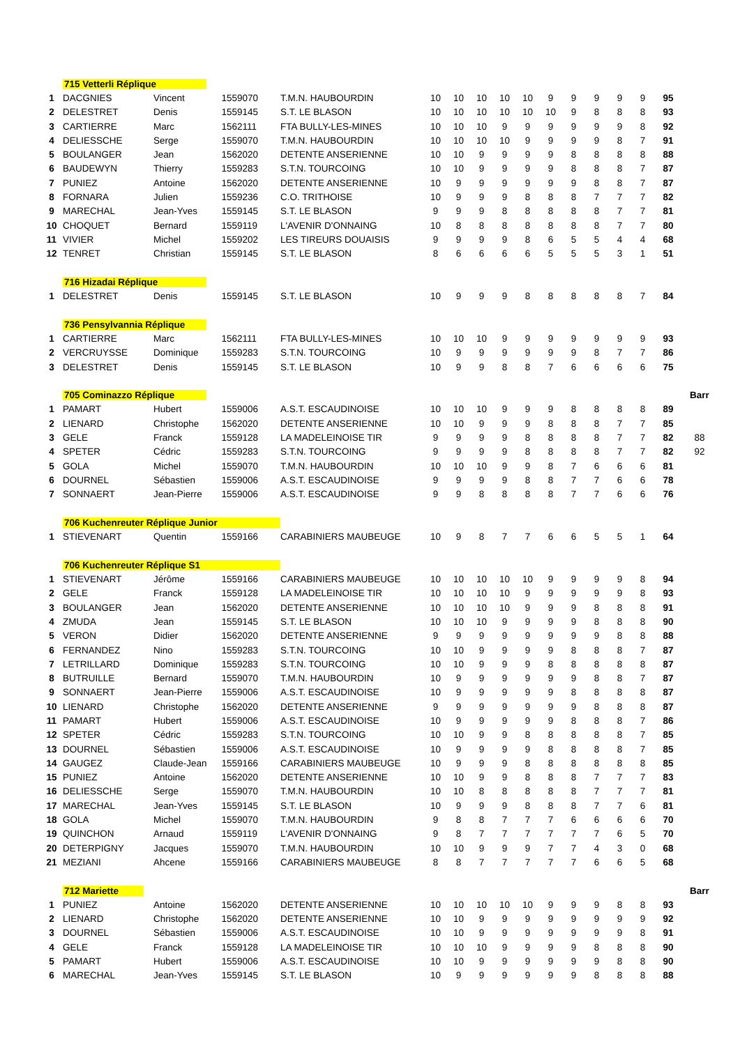| | 715 Vetterli Réplique | | | | | | | | | | | | | | | |
| 1 | DACGNIES | Vincent | 1559070 | T.M.N. HAUBOURDIN | 10 | 10 | 10 | 10 | 10 | 9 | 9 | 9 | 9 | 9 | 95 | |
| 2 | DELESTRET | Denis | 1559145 | S.T. LE BLASON | 10 | 10 | 10 | 10 | 10 | 10 | 9 | 8 | 8 | 8 | 93 | |
| 3 | CARTIERRE | Marc | 1562111 | FTA BULLY-LES-MINES | 10 | 10 | 10 | 9 | 9 | 9 | 9 | 9 | 9 | 8 | 92 | |
| 4 | DELIESSCHE | Serge | 1559070 | T.M.N. HAUBOURDIN | 10 | 10 | 10 | 10 | 9 | 9 | 9 | 9 | 8 | 7 | 91 | |
| 5 | BOULANGER | Jean | 1562020 | DETENTE ANSERIENNE | 10 | 10 | 9 | 9 | 9 | 9 | 8 | 8 | 8 | 8 | 88 | |
| 6 | BAUDEWYN | Thierry | 1559283 | S.T.N. TOURCOING | 10 | 10 | 9 | 9 | 9 | 9 | 8 | 8 | 8 | 7 | 87 | |
| 7 | PUNIEZ | Antoine | 1562020 | DETENTE ANSERIENNE | 10 | 9 | 9 | 9 | 9 | 9 | 9 | 8 | 8 | 7 | 87 | |
| 8 | FORNARA | Julien | 1559236 | C.O. TRITHOISE | 10 | 9 | 9 | 9 | 8 | 8 | 8 | 7 | 7 | 7 | 82 | |
| 9 | MARECHAL | Jean-Yves | 1559145 | S.T. LE BLASON | 9 | 9 | 9 | 8 | 8 | 8 | 8 | 8 | 7 | 7 | 81 | |
| 10 | CHOQUET | Bernard | 1559119 | L'AVENIR D'ONNAING | 10 | 8 | 8 | 8 | 8 | 8 | 8 | 8 | 7 | 7 | 80 | |
| 11 | VIVIER | Michel | 1559202 | LES TIREURS DOUAISIS | 9 | 9 | 9 | 9 | 8 | 6 | 5 | 5 | 4 | 4 | 68 | |
| 12 | TENRET | Christian | 1559145 | S.T. LE BLASON | 8 | 6 | 6 | 6 | 6 | 5 | 5 | 5 | 3 | 1 | 51 | |
| | 716 Hizadai Réplique | | | | | | | | | | | | | | | |
| 1 | DELESTRET | Denis | 1559145 | S.T. LE BLASON | 10 | 9 | 9 | 9 | 8 | 8 | 8 | 8 | 8 | 7 | 84 | |
| | 736 Pensylvannia Réplique | | | | | | | | | | | | | | | |
| 1 | CARTIERRE | Marc | 1562111 | FTA BULLY-LES-MINES | 10 | 10 | 10 | 9 | 9 | 9 | 9 | 9 | 9 | 9 | 93 | |
| 2 | VERCRUYSSE | Dominique | 1559283 | S.T.N. TOURCOING | 10 | 9 | 9 | 9 | 9 | 9 | 9 | 8 | 7 | 7 | 86 | |
| 3 | DELESTRET | Denis | 1559145 | S.T. LE BLASON | 10 | 9 | 9 | 8 | 8 | 7 | 6 | 6 | 6 | 6 | 75 | |
| | 705 Cominazzo Réplique | | | | | | | | | | | | | | | Barr |
| 1 | PAMART | Hubert | 1559006 | A.S.T. ESCAUDINOISE | 10 | 10 | 10 | 9 | 9 | 9 | 8 | 8 | 8 | 8 | 89 | |
| 2 | LIENARD | Christophe | 1562020 | DETENTE ANSERIENNE | 10 | 10 | 9 | 9 | 9 | 8 | 8 | 8 | 7 | 7 | 85 | |
| 3 | GELE | Franck | 1559128 | LA MADELEINOISE TIR | 9 | 9 | 9 | 9 | 8 | 8 | 8 | 8 | 7 | 7 | 82 | 88 |
| 4 | SPETER | Cédric | 1559283 | S.T.N. TOURCOING | 9 | 9 | 9 | 9 | 8 | 8 | 8 | 8 | 7 | 7 | 82 | 92 |
| 5 | GOLA | Michel | 1559070 | T.M.N. HAUBOURDIN | 10 | 10 | 10 | 9 | 9 | 8 | 7 | 6 | 6 | 6 | 81 | |
| 6 | DOURNEL | Sébastien | 1559006 | A.S.T. ESCAUDINOISE | 9 | 9 | 9 | 9 | 8 | 8 | 7 | 7 | 6 | 6 | 78 | |
| 7 | SONNAERT | Jean-Pierre | 1559006 | A.S.T. ESCAUDINOISE | 9 | 9 | 8 | 8 | 8 | 8 | 7 | 7 | 6 | 6 | 76 | |
| | 706 Kuchenreuter Réplique Junior | | | | | | | | | | | | | | | |
| 1 | STIEVENART | Quentin | 1559166 | CARABINIERS MAUBEUGE | 10 | 9 | 8 | 7 | 7 | 6 | 6 | 5 | 5 | 1 | 64 | |
| | 706 Kuchenreuter Réplique S1 | | | | | | | | | | | | | | | |
| 1 | STIEVENART | Jérôme | 1559166 | CARABINIERS MAUBEUGE | 10 | 10 | 10 | 10 | 10 | 9 | 9 | 9 | 9 | 8 | 94 | |
| 2 | GELE | Franck | 1559128 | LA MADELEINOISE TIR | 10 | 10 | 10 | 10 | 9 | 9 | 9 | 9 | 9 | 8 | 93 | |
| 3 | BOULANGER | Jean | 1562020 | DETENTE ANSERIENNE | 10 | 10 | 10 | 10 | 9 | 9 | 9 | 8 | 8 | 8 | 91 | |
| 4 | ZMUDA | Jean | 1559145 | S.T. LE BLASON | 10 | 10 | 10 | 9 | 9 | 9 | 9 | 8 | 8 | 8 | 90 | |
| 5 | VERON | Didier | 1562020 | DETENTE ANSERIENNE | 9 | 9 | 9 | 9 | 9 | 9 | 9 | 9 | 8 | 8 | 88 | |
| 6 | FERNANDEZ | Nino | 1559283 | S.T.N. TOURCOING | 10 | 10 | 9 | 9 | 9 | 9 | 8 | 8 | 8 | 7 | 87 | |
| 7 | LETRILLARD | Dominique | 1559283 | S.T.N. TOURCOING | 10 | 10 | 9 | 9 | 9 | 8 | 8 | 8 | 8 | 8 | 87 | |
| 8 | BUTRUILLE | Bernard | 1559070 | T.M.N. HAUBOURDIN | 10 | 9 | 9 | 9 | 9 | 9 | 9 | 8 | 8 | 7 | 87 | |
| 9 | SONNAERT | Jean-Pierre | 1559006 | A.S.T. ESCAUDINOISE | 10 | 9 | 9 | 9 | 9 | 9 | 8 | 8 | 8 | 8 | 87 | |
| 10 | LIENARD | Christophe | 1562020 | DETENTE ANSERIENNE | 9 | 9 | 9 | 9 | 9 | 9 | 9 | 8 | 8 | 8 | 87 | |
| 11 | PAMART | Hubert | 1559006 | A.S.T. ESCAUDINOISE | 10 | 9 | 9 | 9 | 9 | 9 | 8 | 8 | 8 | 7 | 86 | |
| 12 | SPETER | Cédric | 1559283 | S.T.N. TOURCOING | 10 | 10 | 9 | 9 | 8 | 8 | 8 | 8 | 8 | 7 | 85 | |
| 13 | DOURNEL | Sébastien | 1559006 | A.S.T. ESCAUDINOISE | 10 | 9 | 9 | 9 | 9 | 8 | 8 | 8 | 8 | 7 | 85 | |
| 14 | GAUGEZ | Claude-Jean | 1559166 | CARABINIERS MAUBEUGE | 10 | 9 | 9 | 9 | 8 | 8 | 8 | 8 | 8 | 8 | 85 | |
| 15 | PUNIEZ | Antoine | 1562020 | DETENTE ANSERIENNE | 10 | 10 | 9 | 9 | 8 | 8 | 8 | 7 | 7 | 7 | 83 | |
| 16 | DELIESSCHE | Serge | 1559070 | T.M.N. HAUBOURDIN | 10 | 10 | 8 | 8 | 8 | 8 | 8 | 7 | 7 | 7 | 81 | |
| 17 | MARECHAL | Jean-Yves | 1559145 | S.T. LE BLASON | 10 | 9 | 9 | 9 | 8 | 8 | 8 | 7 | 7 | 6 | 81 | |
| 18 | GOLA | Michel | 1559070 | T.M.N. HAUBOURDIN | 9 | 8 | 8 | 7 | 7 | 7 | 6 | 6 | 6 | 6 | 70 | |
| 19 | QUINCHON | Arnaud | 1559119 | L'AVENIR D'ONNAING | 9 | 8 | 7 | 7 | 7 | 7 | 7 | 7 | 6 | 5 | 70 | |
| 20 | DETERPIGNY | Jacques | 1559070 | T.M.N. HAUBOURDIN | 10 | 10 | 9 | 9 | 9 | 7 | 7 | 4 | 3 | 0 | 68 | |
| 21 | MEZIANI | Ahcene | 1559166 | CARABINIERS MAUBEUGE | 8 | 8 | 7 | 7 | 7 | 7 | 7 | 6 | 6 | 5 | 68 | |
| | 712 Mariette | | | | | | | | | | | | | | | Barr |
| 1 | PUNIEZ | Antoine | 1562020 | DETENTE ANSERIENNE | 10 | 10 | 10 | 10 | 10 | 9 | 9 | 9 | 8 | 8 | 93 | |
| 2 | LIENARD | Christophe | 1562020 | DETENTE ANSERIENNE | 10 | 10 | 9 | 9 | 9 | 9 | 9 | 9 | 9 | 9 | 92 | |
| 3 | DOURNEL | Sébastien | 1559006 | A.S.T. ESCAUDINOISE | 10 | 10 | 9 | 9 | 9 | 9 | 9 | 9 | 9 | 8 | 91 | |
| 4 | GELE | Franck | 1559128 | LA MADELEINOISE TIR | 10 | 10 | 10 | 9 | 9 | 9 | 9 | 8 | 8 | 8 | 90 | |
| 5 | PAMART | Hubert | 1559006 | A.S.T. ESCAUDINOISE | 10 | 10 | 9 | 9 | 9 | 9 | 9 | 9 | 8 | 8 | 90 | |
| 6 | MARECHAL | Jean-Yves | 1559145 | S.T. LE BLASON | 10 | 9 | 9 | 9 | 9 | 9 | 9 | 8 | 8 | 8 | 88 | |